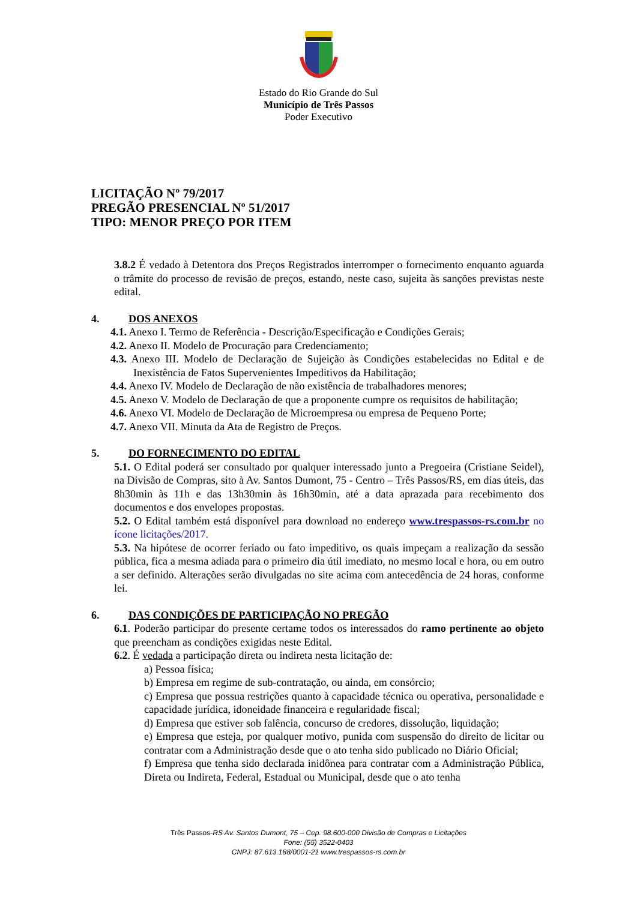Estado do Rio Grande do Sul
Município de Três Passos
Poder Executivo
LICITAÇÃO Nº 79/2017
PREGÃO PRESENCIAL Nº 51/2017
TIPO: MENOR PREÇO POR ITEM
3.8.2 É vedado à Detentora dos Preços Registrados interromper o fornecimento enquanto aguarda o trâmite do processo de revisão de preços, estando, neste caso, sujeita às sanções previstas neste edital.
4. DOS ANEXOS
4.1. Anexo I. Termo de Referência - Descrição/Especificação e Condições Gerais;
4.2. Anexo II. Modelo de Procuração para Credenciamento;
4.3. Anexo III. Modelo de Declaração de Sujeição às Condições estabelecidas no Edital e de Inexistência de Fatos Supervenientes Impeditivos da Habilitação;
4.4. Anexo IV. Modelo de Declaração de não existência de trabalhadores menores;
4.5. Anexo V. Modelo de Declaração de que a proponente cumpre os requisitos de habilitação;
4.6. Anexo VI. Modelo de Declaração de Microempresa ou empresa de Pequeno Porte;
4.7. Anexo VII. Minuta da Ata de Registro de Preços.
5. DO FORNECIMENTO DO EDITAL
5.1. O Edital poderá ser consultado por qualquer interessado junto a Pregoeira (Cristiane Seidel), na Divisão de Compras, sito à Av. Santos Dumont, 75 - Centro – Três Passos/RS, em dias úteis, das 8h30min às 11h e das 13h30min às 16h30min, até a data aprazada para recebimento dos documentos e dos envelopes propostas.
5.2. O Edital também está disponível para download no endereço www.trespassos-rs.com.br no ícone licitações/2017.
5.3. Na hipótese de ocorrer feriado ou fato impeditivo, os quais impeçam a realização da sessão pública, fica a mesma adiada para o primeiro dia útil imediato, no mesmo local e hora, ou em outro a ser definido. Alterações serão divulgadas no site acima com antecedência de 24 horas, conforme lei.
6. DAS CONDIÇÕES DE PARTICIPAÇÃO NO PREGÃO
6.1. Poderão participar do presente certame todos os interessados do ramo pertinente ao objeto que preencham as condições exigidas neste Edital.
6.2. É vedada a participação direta ou indireta nesta licitação de:
a) Pessoa física;
b) Empresa em regime de sub-contratação, ou ainda, em consórcio;
c) Empresa que possua restrições quanto à capacidade técnica ou operativa, personalidade e capacidade jurídica, idoneidade financeira e regularidade fiscal;
d) Empresa que estiver sob falência, concurso de credores, dissolução, liquidação;
e) Empresa que esteja, por qualquer motivo, punida com suspensão do direito de licitar ou contratar com a Administração desde que o ato tenha sido publicado no Diário Oficial;
f) Empresa que tenha sido declarada inidônea para contratar com a Administração Pública, Direta ou Indireta, Federal, Estadual ou Municipal, desde que o ato tenha
Três Passos-RS Av. Santos Dumont, 75 – Cep. 98.600-000 Divisão de Compras e Licitações
Fone: (55) 3522-0403
CNPJ: 87.613.188/0001-21 www.trespassos-rs.com.br